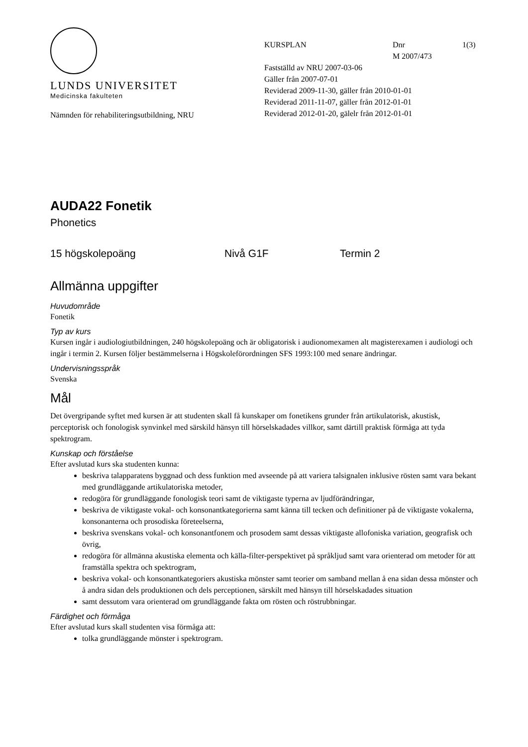LUNDS UNIVERSITET
Medicinska fakulteten
Nämnden för rehabiliteringsutbildning, NRU
KURSPLAN Dnr
M 2007/473 1(3)
Fastställd av NRU 2007-03-06
Gäller från 2007-07-01
Reviderad 2009-11-30, gäller från 2010-01-01
Reviderad 2011-11-07, gäller från 2012-01-01
Reviderad 2012-01-20, gälelr från 2012-01-01
AUDA22 Fonetik
Phonetics
15 högskolepoäng Nivå G1F Termin 2
Allmänna uppgifter
Huvudområde
Fonetik
Typ av kurs
Kursen ingår i audiologiutbildningen, 240 högskolepoäng och är obligatorisk i audionomexamen alt magisterexamen i audiologi och ingår i termin 2. Kursen följer bestämmelserna i Högskoleförordningen SFS 1993:100 med senare ändringar.
Undervisningsspråk
Svenska
Mål
Det övergripande syftet med kursen är att studenten skall få kunskaper om fonetikens grunder från artikulatorisk, akustisk, perceptorisk och fonologisk synvinkel med särskild hänsyn till hörselskadades villkor, samt därtill praktisk förmåga att tyda spektrogram.
Kunskap och förståelse
Efter avslutad kurs ska studenten kunna:
beskriva talapparatens byggnad och dess funktion med avseende på att variera talsignalen inklusive rösten samt vara bekant med grundläggande artikulatoriska metoder,
redogöra för grundläggande fonologisk teori samt de viktigaste typerna av ljudförändringar,
beskriva de viktigaste vokal- och konsonantkategorierna samt känna till tecken och definitioner på de viktigaste vokalerna, konsonanterna och prosodiska företeelserna,
beskriva svenskans vokal- och konsonantfonem och prosodem samt dessas viktigaste allofoniska variation, geografisk och övrig,
redogöra för allmänna akustiska elementa och källa-filter-perspektivet på språkljud samt vara orienterad om metoder för att framställa spektra och spektrogram,
beskriva vokal- och konsonantkategoriers akustiska mönster samt teorier om samband mellan å ena sidan dessa mönster och å andra sidan dels produktionen och dels perceptionen, särskilt med hänsyn till hörselskadades situation
samt dessutom vara orienterad om grundläggande fakta om rösten och röstrubbningar.
Färdighet och förmåga
Efter avslutad kurs skall studenten visa förmåga att:
tolka grundläggande mönster i spektrogram.